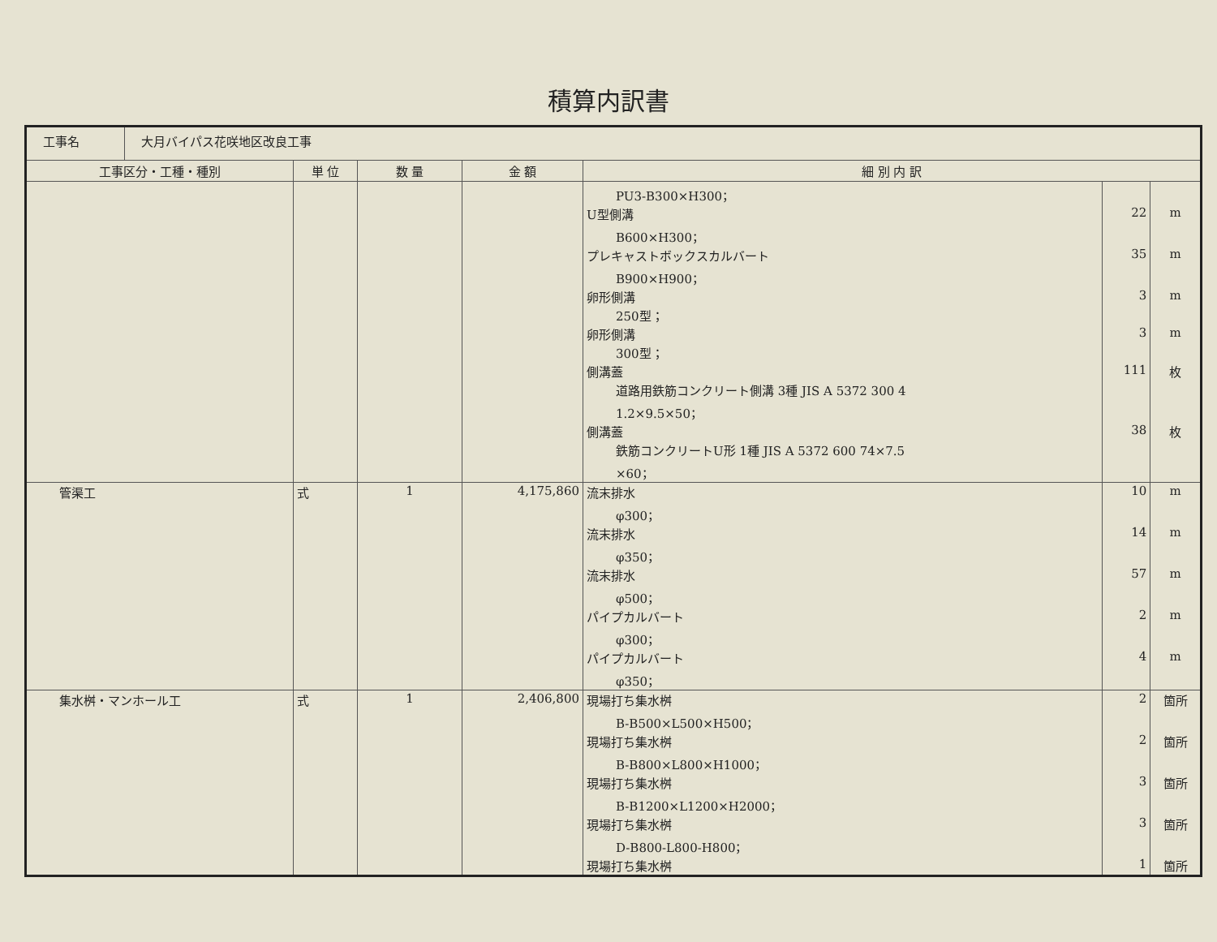積算内訳書
| 工事名 | 大月バイパス花咲地区改良工事 |
| 工事区分・工種・種別 | 単 位 | 数 量 | 金 額 | 細 別 内 訳 | | |
| --- | --- | --- | --- | --- | --- | --- |
| | | | | PU3-B300×H300； | | |
| | | | | U型側溝 | 22 | m |
| | | | | B600×H300； | | |
| | | | | プレキャストボックスカルバート | 35 | m |
| | | | | B900×H900； | | |
| | | | | 卵形側溝 | 3 | m |
| | | | | 250型； | | |
| | | | | 卵形側溝 | 3 | m |
| | | | | 300型； | | |
| | | | | 側溝蓋 | 111 | 枚 |
| | | | | 道路用鉄筋コンクリート側溝 3種 JIS A 5372 300 4 | | |
| | | | | 1.2×9.5×50； | | |
| | | | | 側溝蓋 | 38 | 枚 |
| | | | | 鉄筋コンクリートU形 1種 JIS A 5372 600 74×7.5 | | |
| | | | | ×60； | | |
| 管渠工 | 式 | 1 | 4,175,860 | 流末排水 | 10 | m |
| | | | | φ300； | | |
| | | | | 流末排水 | 14 | m |
| | | | | φ350； | | |
| | | | | 流末排水 | 57 | m |
| | | | | φ500； | | |
| | | | | パイプカルバート | 2 | m |
| | | | | φ300； | | |
| | | | | パイプカルバート | 4 | m |
| | | | | φ350； | | |
| 集水桝・マンホール工 | 式 | 1 | 2,406,800 | 現場打ち集水桝 | 2 | 箇所 |
| | | | | B-B500×L500×H500； | | |
| | | | | 現場打ち集水桝 | 2 | 箇所 |
| | | | | B-B800×L800×H1000； | | |
| | | | | 現場打ち集水桝 | 3 | 箇所 |
| | | | | B-B1200×L1200×H2000； | | |
| | | | | 現場打ち集水桝 | 3 | 箇所 |
| | | | | D-B800-L800-H800； | | |
| | | | | 現場打ち集水桝 | 1 | 箇所 |